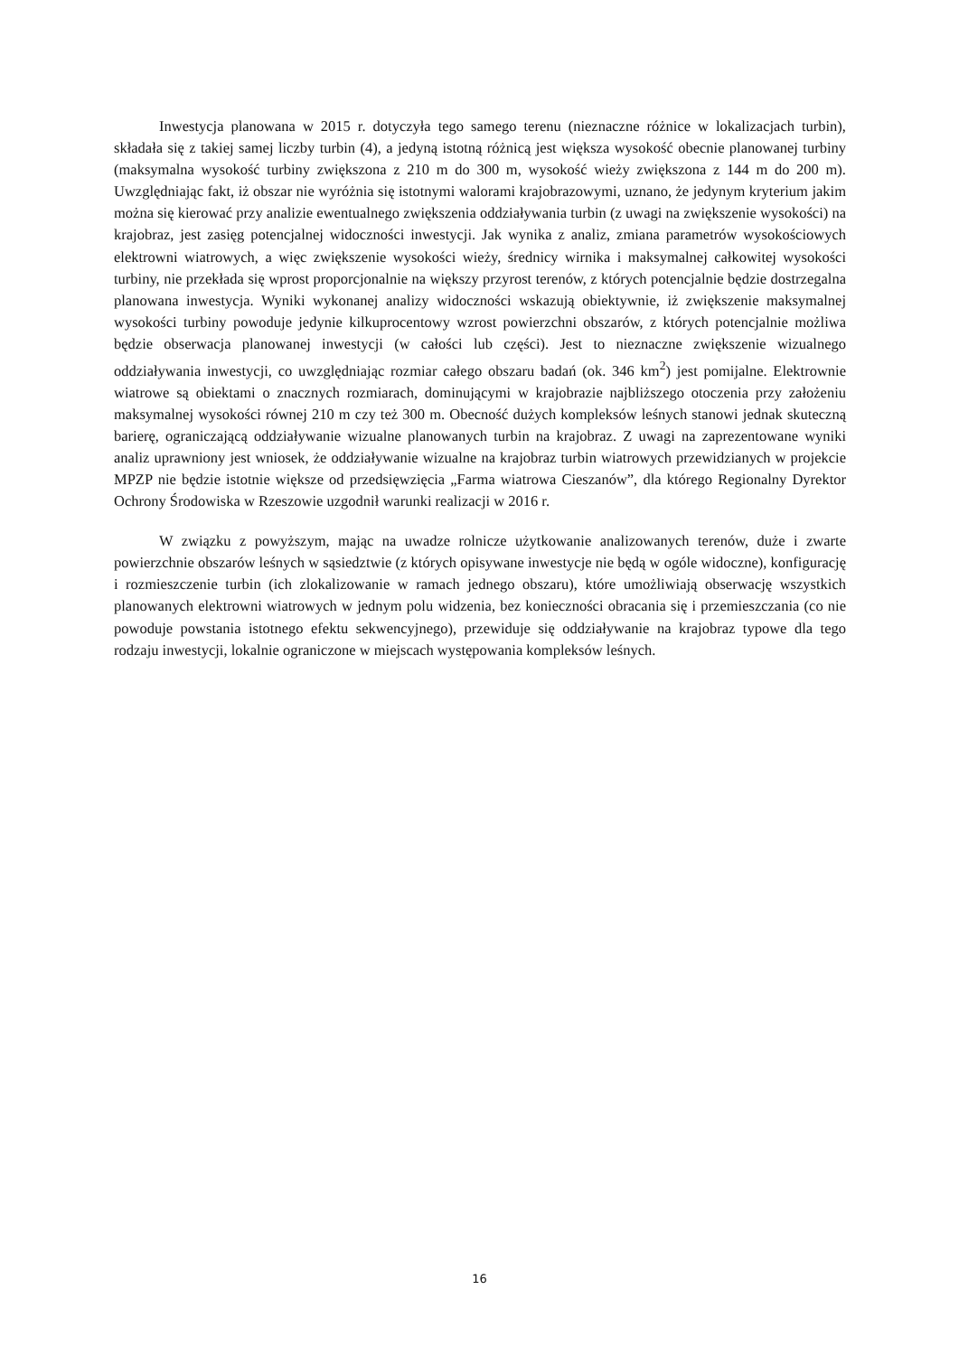Inwestycja planowana w 2015 r. dotyczyła tego samego terenu (nieznaczne różnice w lokalizacjach turbin), składała się z takiej samej liczby turbin (4), a jedyną istotną różnicą jest większa wysokość obecnie planowanej turbiny (maksymalna wysokość turbiny zwiększona z 210 m do 300 m, wysokość wieży zwiększona z 144 m do 200 m). Uwzględniając fakt, iż obszar nie wyróżnia się istotnymi walorami krajobrazowymi, uznano, że jedynym kryterium jakim można się kierować przy analizie ewentualnego zwiększenia oddziaływania turbin (z uwagi na zwiększenie wysokości) na krajobraz, jest zasięg potencjalnej widoczności inwestycji. Jak wynika z analiz, zmiana parametrów wysokościowych elektrowni wiatrowych, a więc zwiększenie wysokości wieży, średnicy wirnika i maksymalnej całkowitej wysokości turbiny, nie przekłada się wprost proporcjonalnie na większy przyrost terenów, z których potencjalnie będzie dostrzegalna planowana inwestycja. Wyniki wykonanej analizy widoczności wskazują obiektywnie, iż zwiększenie maksymalnej wysokości turbiny powoduje jedynie kilkuprocentowy wzrost powierzchni obszarów, z których potencjalnie możliwa będzie obserwacja planowanej inwestycji (w całości lub części). Jest to nieznaczne zwiększenie wizualnego oddziaływania inwestycji, co uwzględniając rozmiar całego obszaru badań (ok. 346 km<sup>2</sup>) jest pomijalne. Elektrownie wiatrowe są obiektami o znacznych rozmiarach, dominującymi w krajobrazie najbliższego otoczenia przy założeniu maksymalnej wysokości równej 210 m czy też 300 m. Obecność dużych kompleksów leśnych stanowi jednak skuteczną barierę, ograniczającą oddziaływanie wizualne planowanych turbin na krajobraz. Z uwagi na zaprezentowane wyniki analiz uprawniony jest wniosek, że oddziaływanie wizualne na krajobraz turbin wiatrowych przewidzianych w projekcie MPZP nie będzie istotnie większe od przedsięwzięcia „Farma wiatrowa Cieszanów”, dla którego Regionalny Dyrektor Ochrony Środowiska w Rzeszowie uzgodnił warunki realizacji w 2016 r.
W związku z powyższym, mając na uwadze rolnicze użytkowanie analizowanych terenów, duże i zwarte powierzchnie obszarów leśnych w sąsiedztwie (z których opisywane inwestycje nie będą w ogóle widoczne), konfigurację i rozmieszczenie turbin (ich zlokalizowanie w ramach jednego obszaru), które umożliwiają obserwację wszystkich planowanych elektrowni wiatrowych w jednym polu widzenia, bez konieczności obracania się i przemieszczania (co nie powoduje powstania istotnego efektu sekwencyjnego), przewiduje się oddziaływanie na krajobraz typowe dla tego rodzaju inwestycji, lokalnie ograniczone w miejscach występowania kompleksów leśnych.
16